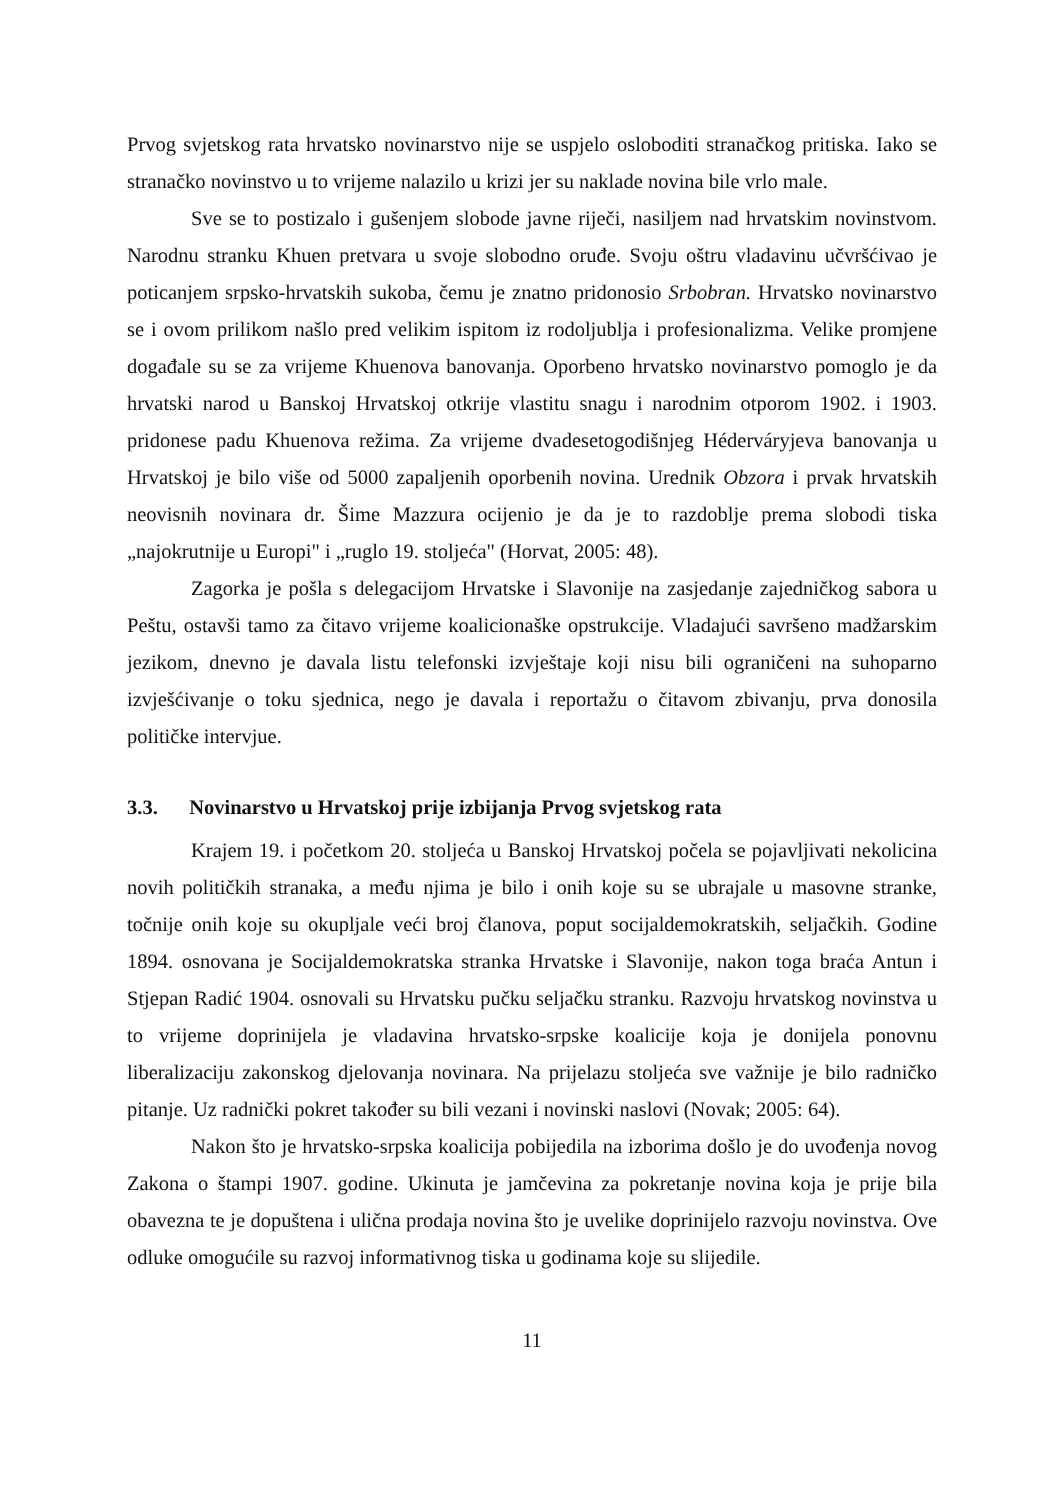Prvog svjetskog rata hrvatsko novinarstvo nije se uspjelo osloboditi stranačkog pritiska. Iako se stranačko novinstvo u to vrijeme nalazilo u krizi jer su naklade novina bile vrlo male.
Sve se to postizalo i gušenjem slobode javne riječi, nasiljem nad hrvatskim novinstvom. Narodnu stranku Khuen pretvara u svoje slobodno oruđe. Svoju oštru vladavinu učvršćivao je poticanjem srpsko-hrvatskih sukoba, čemu je znatno pridonosio Srbobran. Hrvatsko novinarstvo se i ovom prilikom našlo pred velikim ispitom iz rodoljublja i profesionalizma. Velike promjene događale su se za vrijeme Khuenova banovanja. Oporbeno hrvatsko novinarstvo pomoglo je da hrvatski narod u Banskoj Hrvatskoj otkrije vlastitu snagu i narodnim otporom 1902. i 1903. pridonese padu Khuenova režima. Za vrijeme dvadesetogodišnjeg Héderváryjeva banovanja u Hrvatskoj je bilo više od 5000 zapaljenih oporbenih novina. Urednik Obzora i prvak hrvatskih neovisnih novinara dr. Šime Mazzura ocijenio je da je to razdoblje prema slobodi tiska „najokrutnije u Europi" i „ruglo 19. stoljeća" (Horvat, 2005: 48).
Zagorka je pošla s delegacijom Hrvatske i Slavonije na zasjedanje zajedničkog sabora u Peštu, ostavši tamo za čitavo vrijeme koalicionaške opstrukcije. Vladajući savršeno madžarskim jezikom, dnevno je davala listu telefonski izvještaje koji nisu bili ograničeni na suhoparno izvješćivanje o toku sjednica, nego je davala i reportažu o čitavom zbivanju, prva donosila političke intervjue.
3.3. Novinarstvo u Hrvatskoj prije izbijanja Prvog svjetskog rata
Krajem 19. i početkom 20. stoljeća u Banskoj Hrvatskoj počela se pojavljivati nekolicina novih političkih stranaka, a među njima je bilo i onih koje su se ubrajale u masovne stranke, točnije onih koje su okupljale veći broj članova, poput socijaldemokratskih, seljačkih. Godine 1894. osnovana je Socijaldemokratska stranka Hrvatske i Slavonije, nakon toga braća Antun i Stjepan Radić 1904. osnovali su Hrvatsku pučku seljačku stranku. Razvoju hrvatskog novinstva u to vrijeme doprinijela je vladavina hrvatsko-srpske koalicije koja je donijela ponovnu liberalizaciju zakonskog djelovanja novinara. Na prijelazu stoljeća sve važnije je bilo radničko pitanje. Uz radnički pokret također su bili vezani i novinski naslovi (Novak; 2005: 64).
Nakon što je hrvatsko-srpska koalicija pobijedila na izborima došlo je do uvođenja novog Zakona o štampi 1907. godine. Ukinuta je jamčevina za pokretanje novina koja je prije bila obavezna te je dopuštena i ulična prodaja novina što je uvelike doprinijelo razvoju novinstva. Ove odluke omogućile su razvoj informativnog tiska u godinama koje su slijedile.
11